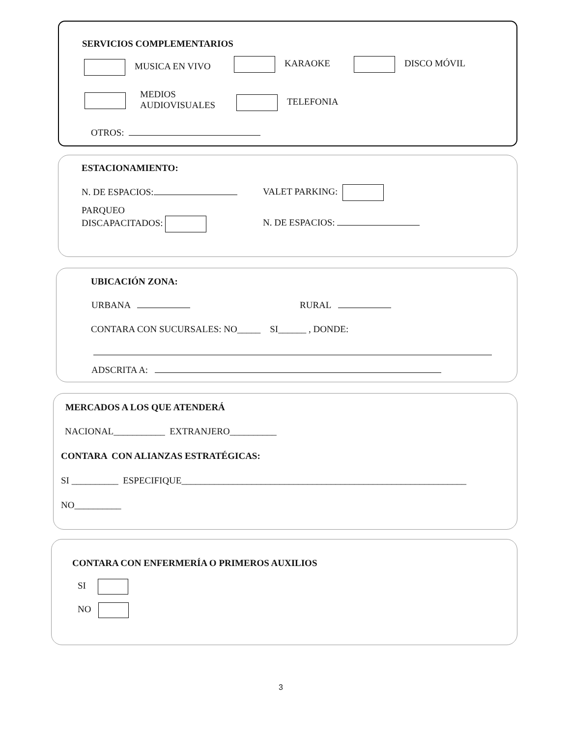SERVICIOS COMPLEMENTARIOS
MUSICA EN VIVO KARAOKE DISCO MÓVIL
MEDIOS
AUDIOVISUALES
TELEFONIA
OTROS:
ESTACIONAMIENTO:
N. DE ESPACIOS: VALET PARKING:
PARQUEO
DISCAPACITADOS:
N. DE ESPACIOS:
UBICACIÓN ZONA:
URBANA RURAL
CONTARA CON SUCURSALES: NO_____ SI______ , DONDE:
ADSCRITA A:
MERCADOS A LOS QUE ATENDERÁ
NACIONAL___________ EXTRANJERO__________
CONTARA CON ALIANZAS ESTRATÉGICAS:
SI __________ ESPECIFIQUE_____________________________________________________________
NO__________
CONTARA CON ENFERMERÍA O PRIMEROS AUXILIOS
SI
NO
3